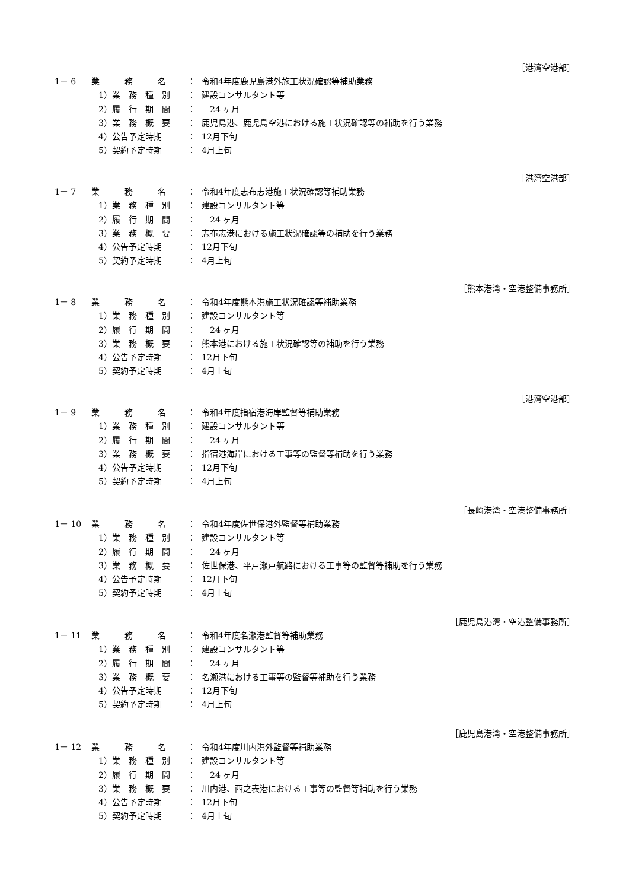［港湾空港部］
1－ 6 業　　　務　　　名 ： 令和4年度鹿児島港外施工状況確認等補助業務
1）業　務　種　別 ： 建設コンサルタント等
2）履　行　期　間 ：　24 ヶ月
3）業　務　概　要 ： 鹿児島港、鹿児島空港における施工状況確認等の補助を行う業務
4）公告予定時期 ： 12月下旬
5）契約予定時期 ： 4月上旬
［港湾空港部］
1－ 7 業　　　務　　　名 ： 令和4年度志布志港施工状況確認等補助業務
1）業　務　種　別 ： 建設コンサルタント等
2）履　行　期　間 ：　24 ヶ月
3）業　務　概　要 ： 志布志港における施工状況確認等の補助を行う業務
4）公告予定時期 ： 12月下旬
5）契約予定時期 ： 4月上旬
［熊本港湾・空港整備事務所］
1－ 8 業　　　務　　　名 ： 令和4年度熊本港施工状況確認等補助業務
1）業　務　種　別 ： 建設コンサルタント等
2）履　行　期　間 ：　24 ヶ月
3）業　務　概　要 ： 熊本港における施工状況確認等の補助を行う業務
4）公告予定時期 ： 12月下旬
5）契約予定時期 ： 4月上旬
［港湾空港部］
1－ 9 業　　　務　　　名 ： 令和4年度指宿港海岸監督等補助業務
1）業　務　種　別 ： 建設コンサルタント等
2）履　行　期　間 ：　24 ヶ月
3）業　務　概　要 ： 指宿港海岸における工事等の監督等補助を行う業務
4）公告予定時期 ： 12月下旬
5）契約予定時期 ： 4月上旬
［長崎港湾・空港整備事務所］
1－ 10 業　　　務　　　名 ： 令和4年度佐世保港外監督等補助業務
1）業　務　種　別 ： 建設コンサルタント等
2）履　行　期　間 ：　24 ヶ月
3）業　務　概　要 ： 佐世保港、平戸瀬戸航路における工事等の監督等補助を行う業務
4）公告予定時期 ： 12月下旬
5）契約予定時期 ： 4月上旬
［鹿児島港湾・空港整備事務所］
1－ 11 業　　　務　　　名 ： 令和4年度名瀬港監督等補助業務
1）業　務　種　別 ： 建設コンサルタント等
2）履　行　期　間 ：　24 ヶ月
3）業　務　概　要 ： 名瀬港における工事等の監督等補助を行う業務
4）公告予定時期 ： 12月下旬
5）契約予定時期 ： 4月上旬
［鹿児島港湾・空港整備事務所］
1－ 12 業　　　務　　　名 ： 令和4年度川内港外監督等補助業務
1）業　務　種　別 ： 建設コンサルタント等
2）履　行　期　間 ：　24 ヶ月
3）業　務　概　要 ： 川内港、西之表港における工事等の監督等補助を行う業務
4）公告予定時期 ： 12月下旬
5）契約予定時期 ： 4月上旬